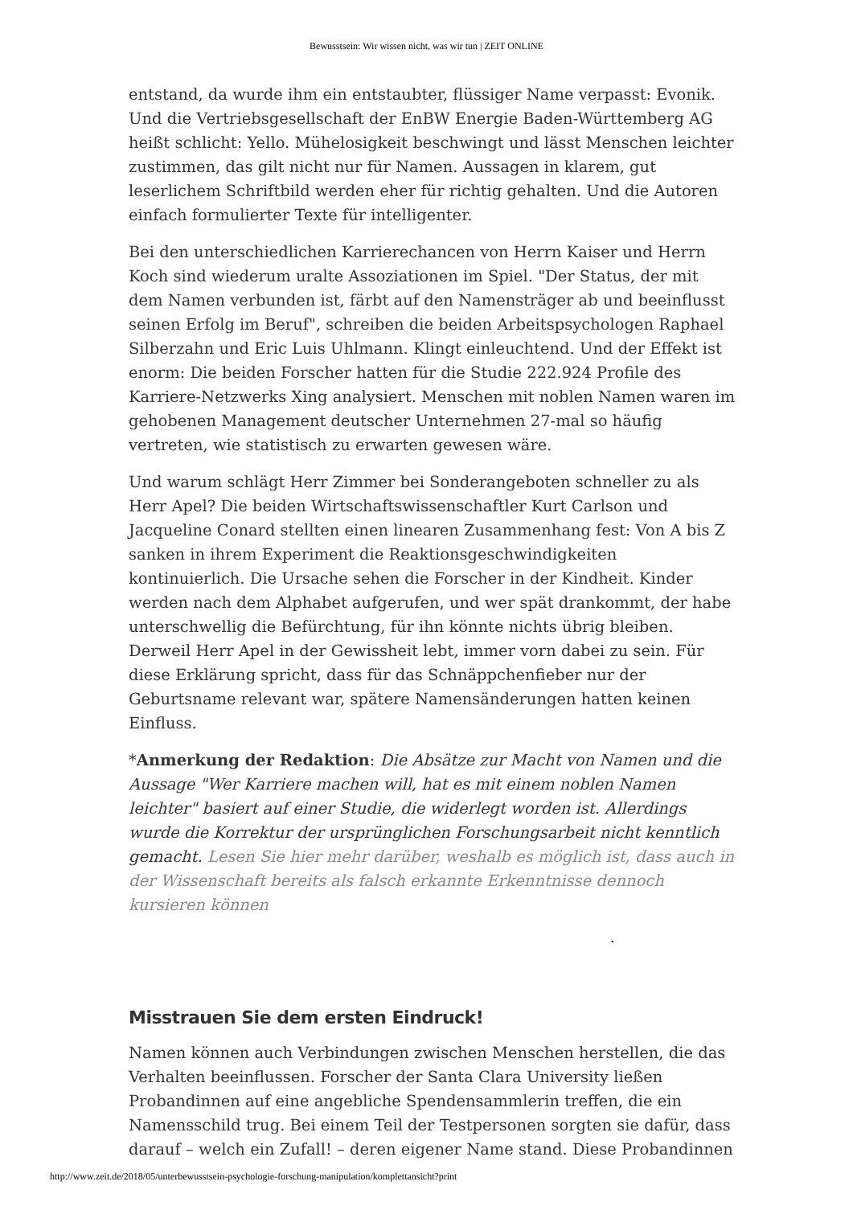Bewusstsein: Wir wissen nicht, was wir tun | ZEIT ONLINE
entstand, da wurde ihm ein entstaubter, flüssiger Name verpasst: Evonik. Und die Vertriebsgesellschaft der EnBW Energie Baden-Württemberg AG heißt schlicht: Yello. Mühelosigkeit beschwingt und lässt Menschen leichter zustimmen, das gilt nicht nur für Namen. Aussagen in klarem, gut leserlichem Schriftbild werden eher für richtig gehalten. Und die Autoren einfach formulierter Texte für intelligenter.
Bei den unterschiedlichen Karrierechancen von Herrn Kaiser und Herrn Koch sind wiederum uralte Assoziationen im Spiel. "Der Status, der mit dem Namen verbunden ist, färbt auf den Namensträger ab und beeinflusst seinen Erfolg im Beruf", schreiben die beiden Arbeitspsychologen Raphael Silberzahn und Eric Luis Uhlmann. Klingt einleuchtend. Und der Effekt ist enorm: Die beiden Forscher hatten für die Studie 222.924 Profile des Karriere-Netzwerks Xing analysiert. Menschen mit noblen Namen waren im gehobenen Management deutscher Unternehmen 27-mal so häufig vertreten, wie statistisch zu erwarten gewesen wäre.
Und warum schlägt Herr Zimmer bei Sonderangeboten schneller zu als Herr Apel? Die beiden Wirtschaftswissenschaftler Kurt Carlson und Jacqueline Conard stellten einen linearen Zusammenhang fest: Von A bis Z sanken in ihrem Experiment die Reaktionsgeschwindigkeiten kontinuierlich. Die Ursache sehen die Forscher in der Kindheit. Kinder werden nach dem Alphabet aufgerufen, und wer spät drankommt, der habe unterschwellig die Befürchtung, für ihn könnte nichts übrig bleiben. Derweil Herr Apel in der Gewissheit lebt, immer vorn dabei zu sein. Für diese Erklärung spricht, dass für das Schnäppchenfieber nur der Geburtsname relevant war, spätere Namensänderungen hatten keinen Einfluss.
*Anmerkung der Redaktion: Die Absätze zur Macht von Namen und die Aussage "Wer Karriere machen will, hat es mit einem noblen Namen leichter" basiert auf einer Studie, die widerlegt worden ist. Allerdings wurde die Korrektur der ursprünglichen Forschungsarbeit nicht kenntlich gemacht. Lesen Sie hier mehr darüber, weshalb es möglich ist, dass auch in der Wissenschaft bereits als falsch erkannte Erkenntnisse dennoch kursieren können
.
Misstrauen Sie dem ersten Eindruck!
Namen können auch Verbindungen zwischen Menschen herstellen, die das Verhalten beeinflussen. Forscher der Santa Clara University ließen Probandinnen auf eine angebliche Spendensammlerin treffen, die ein Namensschild trug. Bei einem Teil der Testpersonen sorgten sie dafür, dass darauf – welch ein Zufall! – deren eigener Name stand. Diese Probandinnen
http://www.zeit.de/2018/05/unterbewusstsein-psychologie-forschung-manipulation/komplettansicht?print